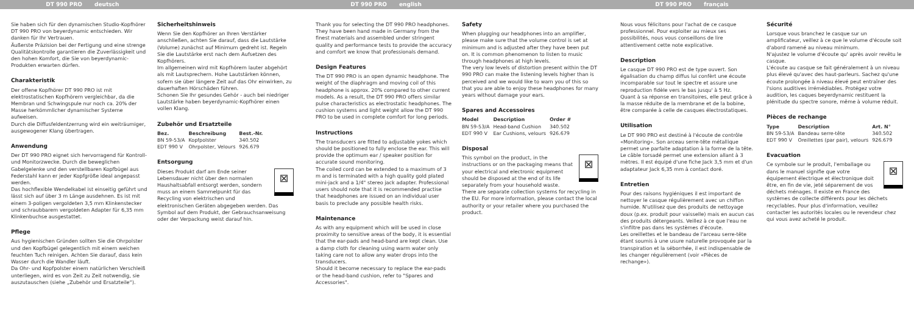DT 990 PRO deutsch
Sie haben sich für den dynamischen Studio-Kopfhörer DT 990 PRO von beyerdynamic entschieden. Wir danken für Ihr Vertrauen.
Äußerste Präzision bei der Fertigung und eine strenge Qualitätskontrolle garantieren die Zuverlässigkeit und den hohen Komfort, die Sie von beyerdynamic-Produkten erwarten dürfen.
Charakteristik
Der offene Kopfhörer DT 990 PRO ist mit elektrostatischen Kopfhörern vergleichbar, da die Membran und Schwingspule nur noch ca. 20% der Masse herkömmlicher dynamischer Systeme aufweisen.
Durch die Diffusfeldentzerrung wird ein weiträumiger, ausgewogener Klang übertragen.
Anwendung
Der DT 990 PRO eignet sich hervorragend für Kontroll- und Monitorzwecke. Durch die beweglichen Gabelgelenke und den verstellbaren Kopfbügel aus Federstahl kann er jeder Kopfgröße ideal angepasst werden.
Das hochflexible Wendelkabel ist einseitig geführt und lässt sich auf über 3 m Länge ausdehnen. Es ist mit einem 3-poligen vergoldeten 3,5 mm Klinkenstecker und schraubbarem vergoldeten Adapter für 6,35 mm Klinkenbuchse ausgestattet.
Pflege
Aus hygienischen Gründen sollten Sie die Ohrpolster und den Kopfbügel gelegentlich mit einem weichen feuchten Tuch reinigen. Achten Sie darauf, dass kein Wasser durch die Wandler läuft.
Da Ohr- und Kopfpolster einem natürlichen Verschleiß unterliegen, wird es von Zeit zu Zeit notwendig, sie auszutauschen (siehe „Zubehör und Ersatzteile“).
Sicherheitshinweis
Wenn Sie den Kopfhörer an Ihren Verstärker anschließen, achten Sie darauf, dass die Lautstärke (Volume) zunächst auf Minimum gedreht ist. Regeln Sie die Lautstärke erst nach dem Aufsetzen des Kopfhörers.
Im allgemeinen wird mit Kopfhörern lauter abgehört als mit Lautsprechern. Hohe Lautstärken können, sofern sie über längere Zeit auf das Ohr einwirken, zu dauerhaften Hörschäden führen.
Schonen Sie Ihr gesundes Gehör - auch bei niedriger Lautstärke haben beyerdynamic-Kopfhörer einen vollen Klang.
Zubehör und Ersatzteile
| Bez. | Beschreibung | Best.-Nr. |
| --- | --- | --- |
| BN 59-53/A | Kopfpolster | 340.502 |
| EDT 990 V | Ohrpolster, Velours | 926.679 |
Entsorgung
⊠
Dieses Produkt darf am Ende seiner Lebensdauer nicht über den normalen Haushaltsabfall entsorgt werden, sondern muss an einem Sammelpunkt für das Recycling von elektrischen und elektronischen Geräten abgegeben werden. Das Symbol auf dem Produkt, der Gebrauchsanweisung oder der Verpackung weist darauf hin.
DT 990 PRO english
Thank you for selecting the DT 990 PRO headphones. They have been hand made in Germany from the finest materials and assembled under stringent quality and performance tests to provide the accuracy and comfort we know that professionals demand.
Design Features
The DT 990 PRO is an open dynamic headphone. The weight of the diaphragm and moving coil of this headphone is approx. 20% compared to other current models. As a result, the DT 990 PRO offers similar pulse characteristics as electrostatic headphones. The cushion systems and light weight allow the DT 990 PRO to be used in complete comfort for long periods.
Instructions
The transducers are fitted to adjustable yokes which should be positioned to fully enclose the ear. This will provide the optimum ear / speaker position for accurate sound monitoring.
The coiled cord can be extended to a maximum of 3 m and is terminated with a high quality gold plated mini-jack and a 1/4" stereo jack adapter. Professional users should note that it is recommended practise that headphones are issued on an individual user basis to preclude any possible health risks.
Maintenance
As with any equipment which will be used in close proximity to sensitive areas of the body, it is essential that the ear-pads and head-band are kept clean. Use a damp cloth for cleaning using warm water only taking care not to allow any water drops into the transducers.
Should it become necessary to replace the ear-pads or the head-band cushion, refer to "Spares and Accessories".
Safety
When plugging our headphones into an amplifier, please make sure that the volume control is set at minimum and is adjusted after they have been put on. It is common phenomenon to listen to music through headphones at high levels.
The very low levels of distortion present within the DT 990 PRO can make the listening levels higher than is perceived and we would like to warn you of this so that you are able to enjoy these headphones for many years without damage your ears.
Spares and Accessoires
| Model | Description | Order # |
| --- | --- | --- |
| BN 59-53/A | Head-band Cushion | 340.502 |
| EDT 990 V | Ear Cushions, velours | 926.679 |
Disposal
⊠
This symbol on the product, in the instructions or on the packaging means that your electrical and electronic equipment should be disposed at the end of its life separately from your household waste. There are separate collection systems for recycling in the EU. For more information, please contact the local authority or your retailer where you purchased the product.
DT 990 PRO français
Nous vous félicitons pour l'achat de ce casque professionnel. Pour exploiter au mieux ses possibilités, nous vous conseillons de lire attentivement cette note explicative.
Description
Le casque DT 990 PRO est de type ouvert. Son égalisation du champ diffus lui confèrt une écoute incomparable sur tout le spectre et assure une reproduction fidèle vers le bas jusqu' à 5 Hz.
Quant à sa réponse en transitoires, elle peut grâce à la masse réduite de la membrane et de la bobine, être comparée à celle de casques électrostatiques.
Utilisation
Le DT 990 PRO est destiné à l'écoute de contrôle «Monitoring». Son arceau serre-tête métallique permet une parfaite adaptation à la forme de la tête.
Le câble torsadé permet une extension allant à 3 mètres. Il est équipé d'une fiche Jack 3,5 mm et d'un adaptateur Jack 6,35 mm à contact doré.
Entretien
Pour des raisons hygiéniques il est important de nettoyer le casque régulièrement avec un chiffon humide. N'utilisez que des produits de nettoyage doux (p.ex. produit pour vaisselle) mais en aucun cas des produits détergeants. Veillez à ce que l'eau ne s'infiltre pas dans les systèmes d'écoute.
Les oreillettes et le bandeau de l'arceau serre-tête étant soumis à une usure naturelle provoquée par la transpiration et la séborrhée, il est indispensable de les changer régulièrement (voir «Pièces de rechange»).
Sécurité
Lorsque vous branchez le casque sur un amplificateur, veillez à ce que le volume d'écoute soit d'abord ramené au niveau minimum.
N'ajustez le volume d'écoute qu' après avoir revêtu le casque.
L'écoute au casque se fait généralement à un niveau plus élevé qu'avec des haut-parleurs. Sachez qu'une écoute prolongée à niveau élevé peut entraîner des l'sions auditives irrémédiables. Protégez votre audition, les caques beyerdynamic restituent la plénitude du spectre sonore, même à volume réduit.
Pièces de rechange
| Type | Description | Art. N° |
| --- | --- | --- |
| BN 59-53/A | Bandeau serre-tête | 340.502 |
| EDT 990 V | Oreillettes (par pair), velours | 926.679 |
Evacuation
⊠
Ce symbole sur le produit, l'emballage ou dans le manuel signifie que votre équipement électrique et électronique doit être, en fin de vie, jeté séparement de vos déchets ménages. Il existe en France des systèmes de collecte différents pour les déchets recyclables. Pour plus d'information, veuillez contacter les autorités locales ou le revendeur chez qui vous avez acheté le produit.